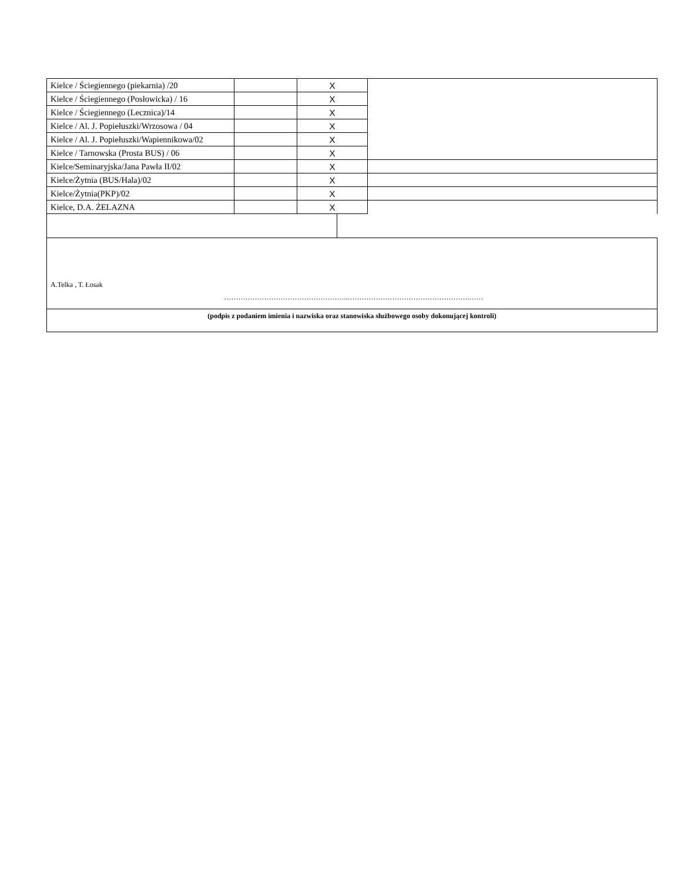| Kielce / Ściegiennego (piekarnia) /20 | | X | |
| Kielce / Ściegiennego (Posłowicka) / 16 | | X | |
| Kielce / Ściegiennego (Lecznica)/14 | | X | |
| Kielce / Al. J. Popiełuszki/Wrzosowa / 04 | | X | |
| Kielce / Al. J. Popiełuszki/Wapiennikowa/02 | | X | |
| Kielce / Tarnowska (Prosta BUS) / 06 | | X | |
| Kielce/Seminaryjska/Jana Pawła II/02 | | X | |
| Kielce/Żytnia (BUS/Hala)/02 | | X | |
| Kielce/Żytnia(PKP)/02 | | X | |
| Kielce, D.A. ŻELAZNA | | X | |
A.Telka , T. Łosak
……………………………………………..…………………………………………….……
(podpis z podaniem imienia i nazwiska oraz stanowiska służbowego osoby dokonującej kontroli)